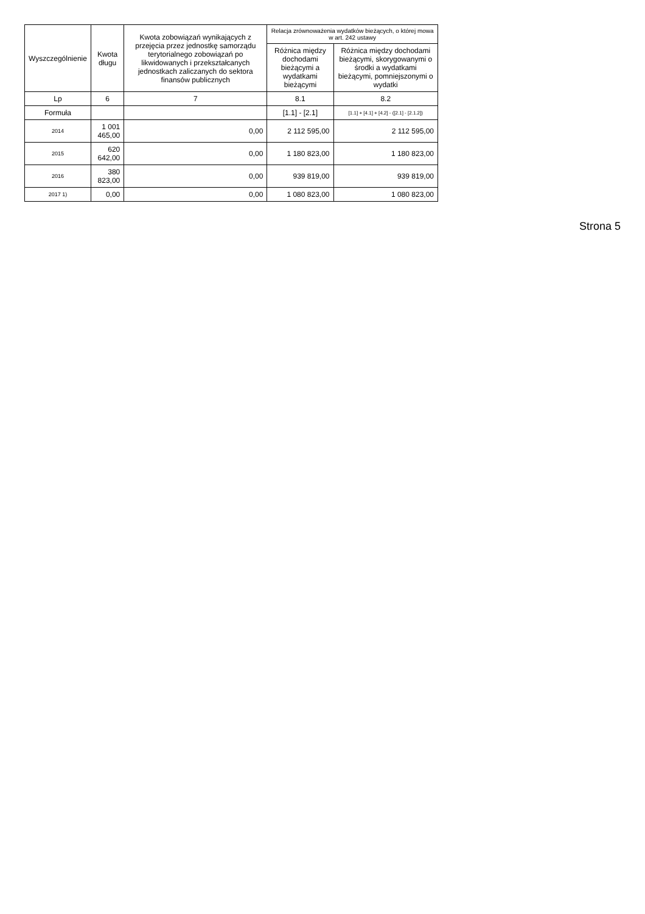| Wyszczególnienie | Kwota długu | Kwota zobowiązań wynikających z przejęcia przez jednostkę samorządu terytorialnego zobowiązań po likwidowanych i przekształcanych jednostkach zaliczanych do sektora finansów publicznych | Relacja zrównoważenia wydatków bieżących, o której mowa w art. 242 ustawy | |
| --- | --- | --- | --- | --- |
| | | | Różnica między dochodami bieżącymi a wydatkami bieżącymi | Różnica między dochodami bieżącymi, skorygowanymi o środki a wydatkami bieżącymi, pomniejszonymi o wydatki |
| Lp | 6 | 7 | 8.1 | 8.2 |
| Formuła | | | [1.1] - [2.1] | [1.1] + [4.1] + [4.2] - ([2.1] - [2.1.2]) |
| 2014 | 1 001 465,00 | 0,00 | 2 112 595,00 | 2 112 595,00 |
| 2015 | 620 642,00 | 0,00 | 1 180 823,00 | 1 180 823,00 |
| 2016 | 380 823,00 | 0,00 | 939 819,00 | 939 819,00 |
| 2017 1) | 0,00 | 0,00 | 1 080 823,00 | 1 080 823,00 |
Strona 5